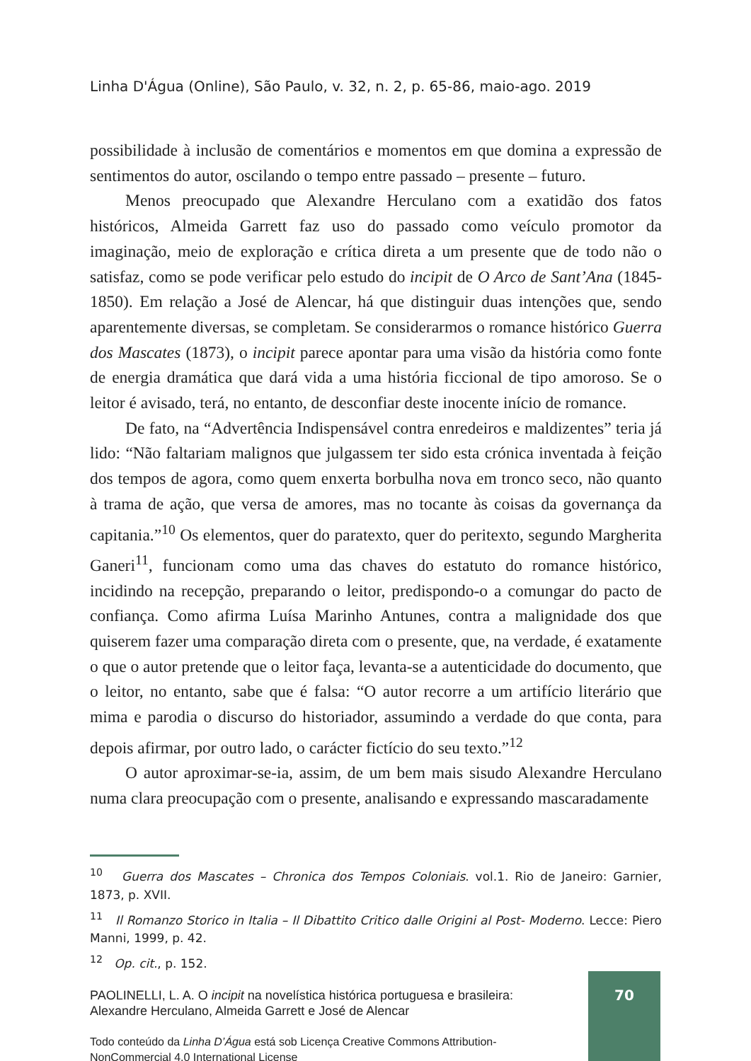Linha D'Água (Online), São Paulo, v. 32, n. 2, p. 65-86, maio-ago. 2019
possibilidade à inclusão de comentários e momentos em que domina a expressão de sentimentos do autor, oscilando o tempo entre passado – presente – futuro.
Menos preocupado que Alexandre Herculano com a exatidão dos fatos históricos, Almeida Garrett faz uso do passado como veículo promotor da imaginação, meio de exploração e crítica direta a um presente que de todo não o satisfaz, como se pode verificar pelo estudo do incipit de O Arco de Sant’Ana (1845-1850). Em relação a José de Alencar, há que distinguir duas intenções que, sendo aparentemente diversas, se completam. Se considerarmos o romance histórico Guerra dos Mascates (1873), o incipit parece apontar para uma visão da história como fonte de energia dramática que dará vida a uma história ficcional de tipo amoroso. Se o leitor é avisado, terá, no entanto, de desconfiar deste inocente início de romance.
De fato, na “Advertência Indispensável contra enredeiros e maldizentes” teria já lido: “Não faltariam malignos que julgassem ter sido esta crónica inventada à feição dos tempos de agora, como quem enxerta borbulha nova em tronco seco, não quanto à trama de ação, que versa de amores, mas no tocante às coisas da governança da capitania.”<sup>10</sup> Os elementos, quer do paratexto, quer do peritexto, segundo Margherita Ganeri<sup>11</sup>, funcionam como uma das chaves do estatuto do romance histórico, incidindo na recepção, preparando o leitor, predispondo-o a comungar do pacto de confiança. Como afirma Luísa Marinho Antunes, contra a malignidade dos que quiserem fazer uma comparação direta com o presente, que, na verdade, é exatamente o que o autor pretende que o leitor faça, levanta-se a autenticidade do documento, que o leitor, no entanto, sabe que é falsa: “O autor recorre a um artifício literário que mima e parodia o discurso do historiador, assumindo a verdade do que conta, para depois afirmar, por outro lado, o carácter fictício do seu texto.”<sup>12</sup>
O autor aproximar-se-ia, assim, de um bem mais sisudo Alexandre Herculano numa clara preocupação com o presente, analisando e expressando mascaradamente
<sup>10</sup> Guerra dos Mascates – Chronica dos Tempos Coloniais. vol.1. Rio de Janeiro: Garnier, 1873, p. XVII.
<sup>11</sup> Il Romanzo Storico in Italia – Il Dibattito Critico dalle Origini al Post- Moderno. Lecce: Piero Manni, 1999, p. 42.
<sup>12</sup> Op. cit., p. 152.
PAOLINELLI, L. A. O incipit na novelística histórica portuguesa e brasileira: Alexandre Herculano, Almeida Garrett e José de Alencar
Todo conteúdo da Linha D’Água está sob Licença Creative Commons Attribution-NonCommercial 4.0 International License
70